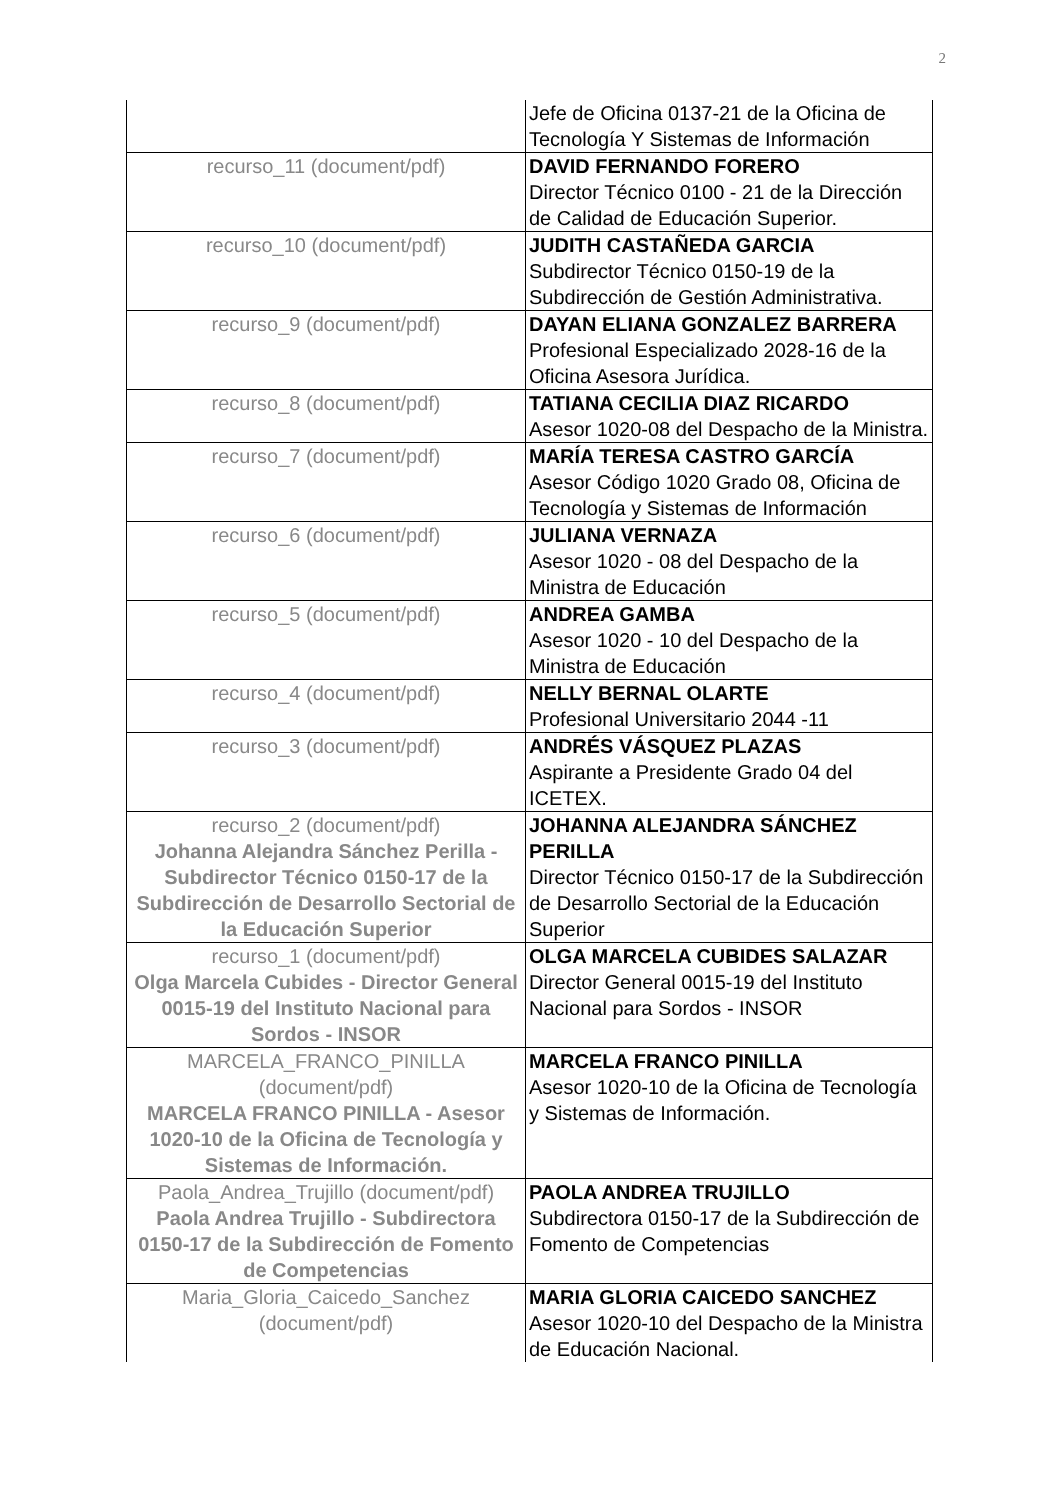2
| | Jefe de Oficina 0137-21 de la Oficina de Tecnología Y Sistemas de Información |
| recurso_11 (document/pdf) | DAVID FERNANDO FORERO Director Técnico 0100 - 21 de la Dirección de Calidad de Educación Superior. |
| recurso_10 (document/pdf) | JUDITH CASTAÑEDA GARCIA Subdirector Técnico 0150-19 de la Subdirección de Gestión Administrativa. |
| recurso_9 (document/pdf) | DAYAN ELIANA GONZALEZ BARRERA Profesional Especializado 2028-16 de la Oficina Asesora Jurídica. |
| recurso_8 (document/pdf) | TATIANA CECILIA DIAZ RICARDO Asesor 1020-08 del Despacho de la Ministra. |
| recurso_7 (document/pdf) | MARÍA TERESA CASTRO GARCÍA Asesor Código 1020 Grado 08, Oficina de Tecnología y Sistemas de Información |
| recurso_6 (document/pdf) | JULIANA VERNAZA Asesor 1020 - 08 del Despacho de la Ministra de Educación |
| recurso_5 (document/pdf) | ANDREA GAMBA Asesor 1020 - 10 del Despacho de la Ministra de Educación |
| recurso_4 (document/pdf) | NELLY BERNAL OLARTE Profesional Universitario 2044 -11 |
| recurso_3 (document/pdf) | ANDRÉS VÁSQUEZ PLAZAS Aspirante a Presidente Grado 04 del ICETEX. |
| recurso_2 (document/pdf) Johanna Alejandra Sánchez Perilla - Subdirector Técnico 0150-17 de la Subdirección de Desarrollo Sectorial de la Educación Superior | JOHANNA ALEJANDRA SÁNCHEZ PERILLA Director Técnico 0150-17 de la Subdirección de Desarrollo Sectorial de la Educación Superior |
| recurso_1 (document/pdf) Olga Marcela Cubides - Director General 0015-19 del Instituto Nacional para Sordos - INSOR | OLGA MARCELA CUBIDES SALAZAR Director General 0015-19 del Instituto Nacional para Sordos - INSOR |
| MARCELA_FRANCO_PINILLA (document/pdf) MARCELA FRANCO PINILLA - Asesor 1020-10 de la Oficina de Tecnología y Sistemas de Información. | MARCELA FRANCO PINILLA Asesor 1020-10 de la Oficina de Tecnología y Sistemas de Información. |
| Paola_Andrea_Trujillo (document/pdf) Paola Andrea Trujillo - Subdirectora 0150-17 de la Subdirección de Fomento de Competencias | PAOLA ANDREA TRUJILLO Subdirectora 0150-17 de la Subdirección de Fomento de Competencias |
| Maria_Gloria_Caicedo_Sanchez (document/pdf) | MARIA GLORIA CAICEDO SANCHEZ Asesor 1020-10 del Despacho de la Ministra de Educación Nacional. |